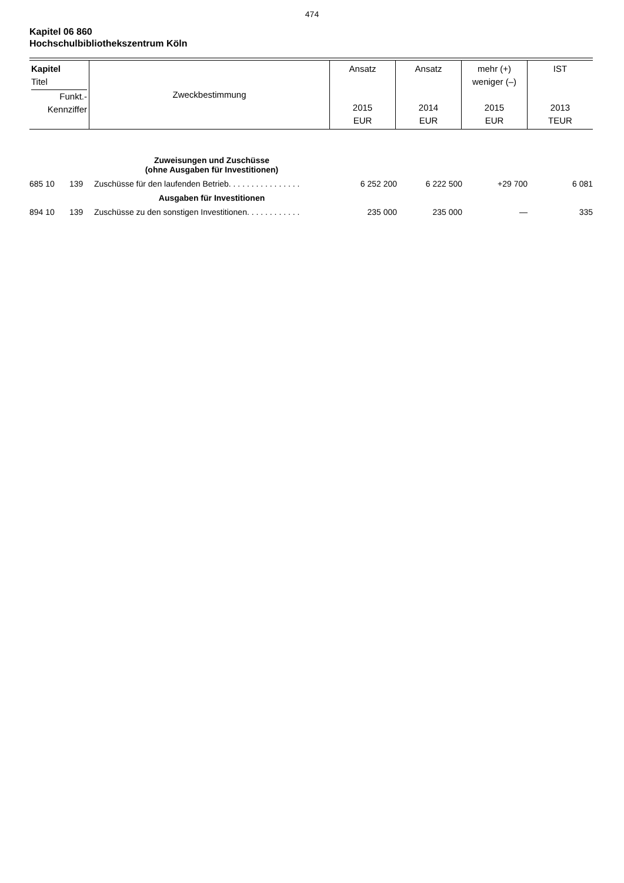474
Kapitel 06 860
Hochschulbibliothekszentrum Köln
| Kapitel Titel Funkt.- Kennziffer | Zweckbestimmung | Ansatz 2015 EUR | Ansatz 2014 EUR | mehr (+) weniger (–) 2015 EUR | IST 2013 TEUR |
| Zuweisungen und Zuschüsse (ohne Ausgaben für Investitionen) | | | | | | |
| 685 10 | 139 | Zuschüsse für den laufenden Betrieb. . . . . . . . . . . . . . . . | 6 252 200 | 6 222 500 | +29 700 | 6 081 |
| Ausgaben für Investitionen | | | | | | |
| 894 10 | 139 | Zuschüsse zu den sonstigen Investitionen. . . . . . . . . . . . | 235 000 | 235 000 | — | 335 |